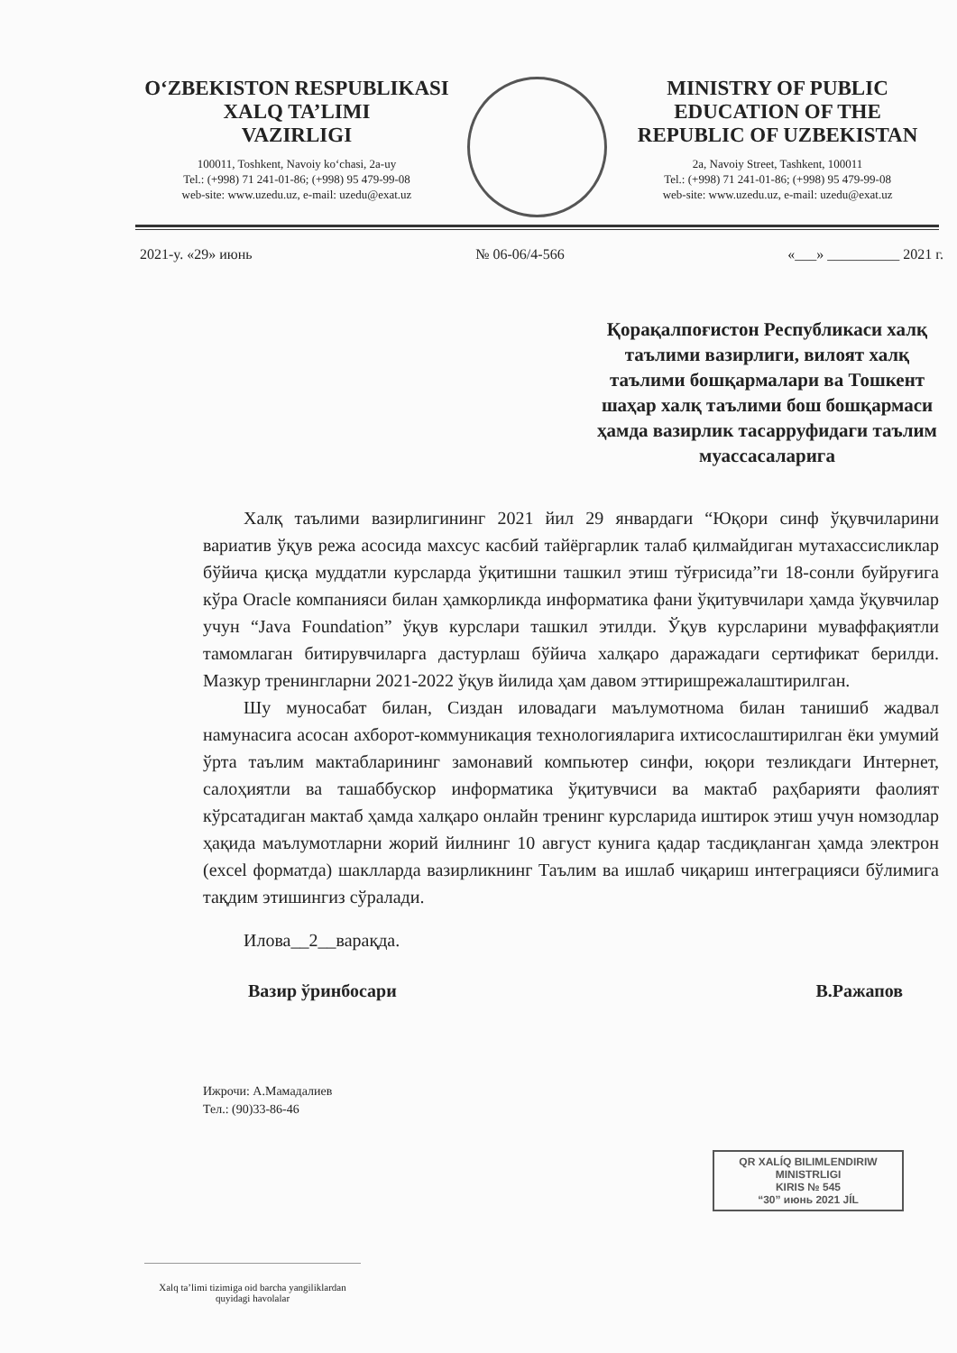O‘ZBEKISTON RESPUBLIKASI
XALQ TA’LIMI
VAZIRLIGI
100011, Toshkent, Navoiy ko‘chasi, 2a-uy
Tel.: (+998) 71 241-01-86; (+998) 95 479-99-08
web-site: www.uzedu.uz, e-mail: uzedu@exat.uz
MINISTRY OF PUBLIC
EDUCATION OF THE
REPUBLIC OF UZBEKISTAN
2a, Navoiy Street, Tashkent, 100011
Tel.: (+998) 71 241-01-86; (+998) 95 479-99-08
web-site: www.uzedu.uz, e-mail: uzedu@exat.uz
2021-y. «29» июнь № 06-06/4-566 «___» __________ 2021 г.
Қорақалпоғистон Республикаси халқ таълими вазирлиги, вилоят халқ таълими бошқармалари ва Тошкент шаҳар халқ таълими бош бошқармаси ҳамда вазирлик тасарруфидаги таълим муассасаларига
Халқ таълими вазирлигининг 2021 йил 29 январдаги “Юқори синф ўқувчиларини вариатив ўқув режа асосида махсус касбий тайёргарлик талаб қилмайдиган мутахассисликлар бўйича қисқа муддатли курсларда ўқитишни ташкил этиш тўғрисида”ги 18-сонли буйруғига кўра Oracle компанияси билан ҳамкорликда информатика фани ўқитувчилари ҳамда ўқувчилар учун “Java Foundation” ўқув курслари ташкил этилди. Ўқув курсларини муваффақиятли тамомлаган битирувчиларга дастурлаш бўйича халқаро даражадаги сертификат берилди. Мазкур тренингларни 2021-2022 ўқув йилида ҳам давом эттиришрежалаштирилган.
Шу муносабат билан, Сиздан иловадаги маълумотнома билан танишиб жадвал намунасига асосан ахборот-коммуникация технологияларига ихтисослаштирилган ёки умумий ўрта таълим мактабларининг замонавий компьютер синфи, юқори тезликдаги Интернет, салоҳиятли ва ташаббускор информатика ўқитувчиси ва мактаб раҳбарияти фаолият кўрсатадиган мактаб ҳамда халқаро онлайн тренинг курсларида иштирок этиш учун номзодлар ҳақида маълумотларни жорий йилнинг 10 август кунига қадар тасдиқланган ҳамда электрон (excel форматда) шаклларда вазирликнинг Таълим ва ишлаб чиқариш интеграцияси бўлимига тақдим этишингиз сўралади.
Илова__2__варақда.
Вазир ўринбосари В.Ражапов
Ижрочи: А.Мамадалиев
Тел.: (90)33-86-46
QR XALÍQ BILIMLENDIRIW
MINISTRLIGI
KIRIS № 545
“30” июнь 2021 JÍL
Xalq ta’limi tizimiga oid barcha yangiliklardan quyidagi havolalar